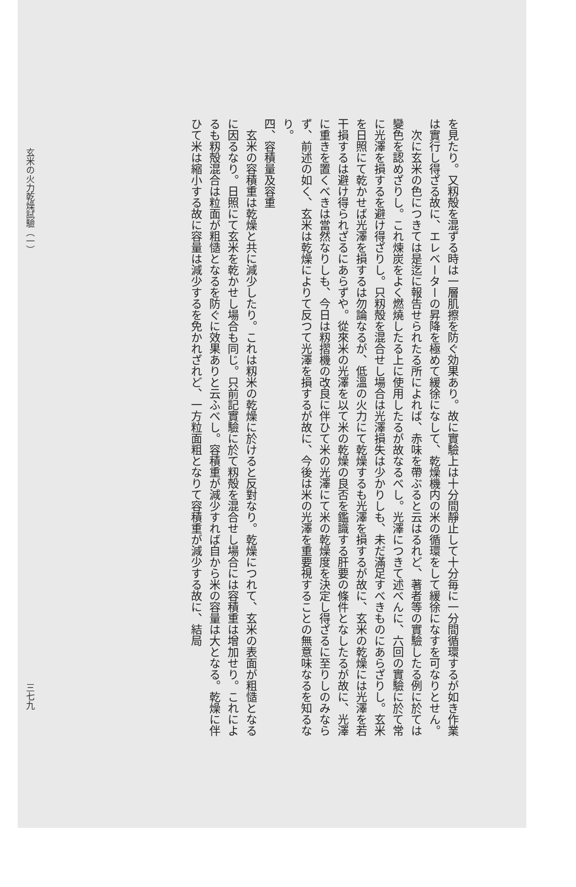を見たり。又籾殻を混ずる時は一層肌擦を防ぐ効果あり。故に實驗上は十分間靜止して十分毎に一分間循環するが如き作業は實行し得ざる故に、エレベーターの昇降を極めて緩徐になして、乾燥機内の米の循環をして緩徐になすを可なりとせん。
次に玄米の色につきては是迄に報告せられたる所によれば、赤味を帶ぶると云はるれど、著者等の實驗したる例に於ては變色を認めざりし。これ煉炭をよく燃燒したる上に使用したるが故なるべし。光澤につきて述べんに、六回の實驗に於て常に光澤を損するを避け得ざりし。只籾殻を混合せし場合は光澤損失は少かりしも、未だ滿足すべきものにあらざりし。玄米を日照にて乾かせば光澤を損するは勿論なるが、低溫の火力にて乾燥するも光澤を損するが故に、玄米の乾燥には光澤を若干損するは避け得られざるにあらずや。從來米の光澤を以て米の乾燥の良否を鑑識する肝要の條件となしたるが故に、光澤に重きを置くべきは當然なりしも、今日は籾摺機の改良に伴ひて米の光澤にて米の乾燥度を決定し得ざるに至りしのみならず、前述の如く、玄米は乾燥によりて反つて光澤を損するが故に、今後は米の光澤を重要視することの無意味なるを知るなり。
四、容積量及容重
玄米の容積重は乾燥と共に減少したり。これは籾米の乾燥に於けると反對なり。乾燥につれて、玄米の表面が粗慥となるに因るなり。日照にて玄米を乾かせし場合も同じ。只前記實驗に於て籾殻を混合せし場合には容積重は增加せり。これによるも籾殻混合は粒面が粗慥となるを防ぐに效果ありと云ふべし。容積重が減少すれば自から米の容量は大となる。乾燥に伴ひて米は縮小する故に容量は減少するを免かれざれど、一方粒面粗となりて容積重が減少する故に、結局
玄米の火力乾燥試驗（一） 三七九